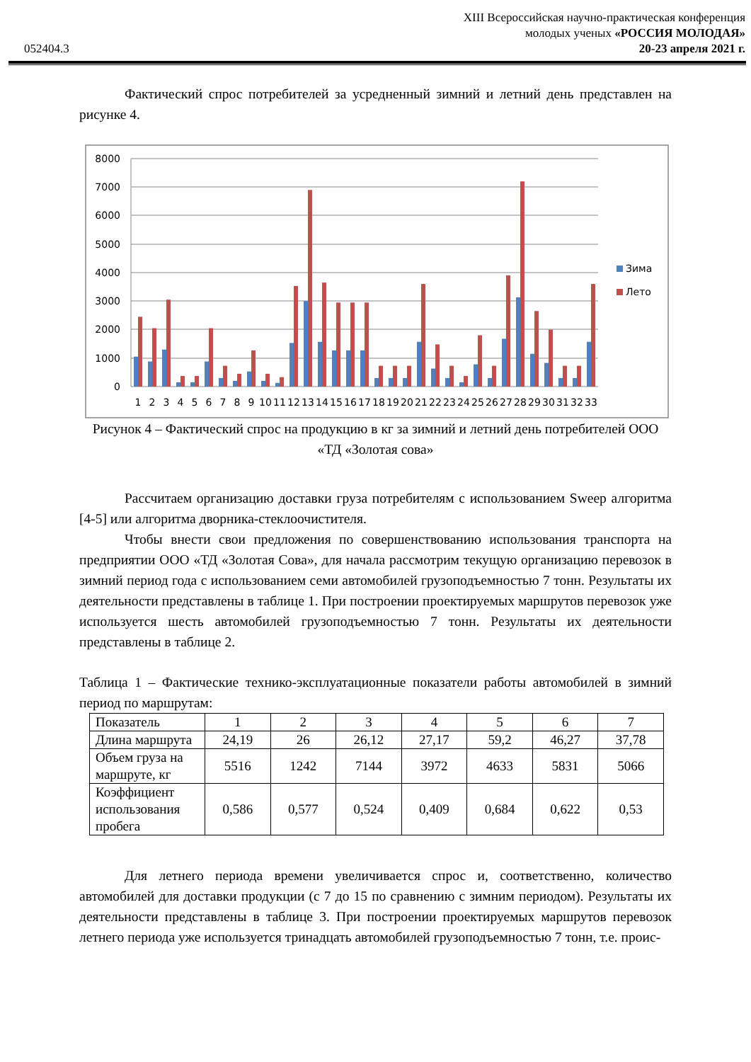052404.3
XIII Всероссийская научно-практическая конференция
молодых ученых «РОССИЯ МОЛОДАЯ»
20-23 апреля 2021 г.
Фактический спрос потребителей за усредненный зимний и летний день представлен на рисунке 4.
8000
7000
6000
5000
4000
3000
2000
1000
0
1
2
3
4
5
6
7
8
9
10
11
12
13
14
15
16
17
18
19
20
21
22
23
24
25
26
27
28
29
30
31
32
33
Зима
Лето
Рисунок 4 – Фактический спрос на продукцию в кг за зимний и летний день потребителей ООО «ТД «Золотая сова»
Рассчитаем организацию доставки груза потребителям с использованием Sweep алгоритма [4-5] или алгоритма дворника-стеклоочистителя.
Чтобы внести свои предложения по совершенствованию использования транспорта на предприятии ООО «ТД «Золотая Сова», для начала рассмотрим текущую организацию перевозок в зимний период года с использованием семи автомобилей грузоподъемностью 7 тонн. Результаты их деятельности представлены в таблице 1. При построении проектируемых маршрутов перевозок уже используется шесть автомобилей грузоподъемностью 7 тонн. Результаты их деятельности представлены в таблице 2.
Таблица 1 – Фактические технико-эксплуатационные показатели работы автомобилей в зимний период по маршрутам:
| Показатель | 1 | 2 | 3 | 4 | 5 | 6 | 7 |
| Длина маршрута | 24,19 | 26 | 26,12 | 27,17 | 59,2 | 46,27 | 37,78 |
| Объем груза на маршруте, кг | 5516 | 1242 | 7144 | 3972 | 4633 | 5831 | 5066 |
| Коэффициент использования пробега | 0,586 | 0,577 | 0,524 | 0,409 | 0,684 | 0,622 | 0,53 |
Для летнего периода времени увеличивается спрос и, соответственно, количество автомобилей для доставки продукции (с 7 до 15 по сравнению с зимним периодом). Результаты их деятельности представлены в таблице 3. При построении проектируемых маршрутов перевозок летнего периода уже используется тринадцать автомобилей грузоподъемностью 7 тонн, т.е. проис-